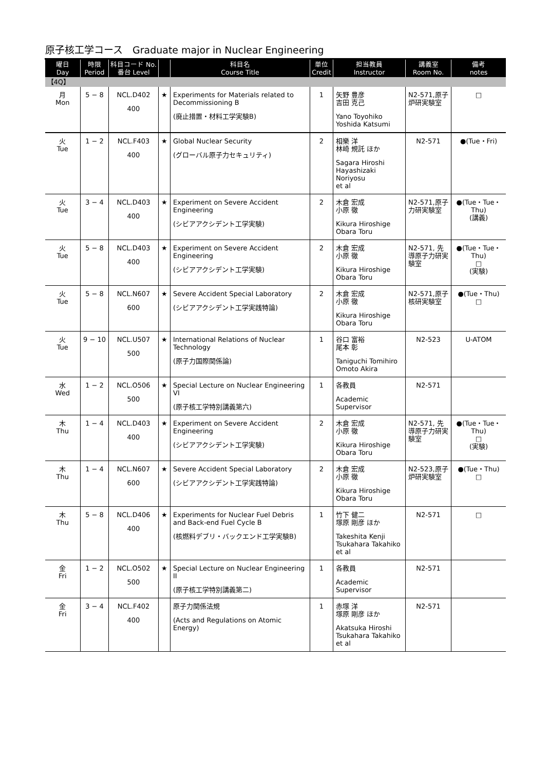原子核工学コース　Graduate major in Nuclear Engineering
| 曜日 Day | 時限 Period | 科目コード No. 番台 Level | | 科目名 Course Title | 単位 Credit | 担当教員 Instructor | 講義室 Room No. | 備考 notes |
| --- | --- | --- | --- | --- | --- | --- | --- | --- |
| 【4Q】 | | | | | | | | |
| 月 Mon | 5 − 8 | NCL.D402 400 | ★ | Experiments for Materials related to Decommissioning B (廃止措置・材料工学実験B) | 1 | 矢野 豊彦 吉田 克己 Yano Toyohiko Yoshida Katsumi | N2-571,原子炉研実験室 | □ |
| 火 Tue | 1 − 2 | NCL.F403 400 | ★ | Global Nuclear Security (グローバル原子力セキュリティ) | 2 | 相樂 洋 林崎 規託 ほか Sagara Hiroshi Hayashizaki Noriyosu et al | N2-571 | ●(Tue・Fri) |
| 火 Tue | 3 − 4 | NCL.D403 400 | ★ | Experiment on Severe Accident Engineering (シビアアクシデント工学実験) | 2 | 木倉 宏成 小原 徹 Kikura Hiroshige Obara Toru | N2-571,原子力研実験室 | ●(Tue・Tue・Thu) (講義) |
| 火 Tue | 5 − 8 | NCL.D403 400 | ★ | Experiment on Severe Accident Engineering (シビアアクシデント工学実験) | 2 | 木倉 宏成 小原 徹 Kikura Hiroshige Obara Toru | N2-571, 先導原子力研実験室 | ●(Tue・Tue・Thu) □ (実験) |
| 火 Tue | 5 − 8 | NCL.N607 600 | ★ | Severe Accident Special Laboratory (シビアアクシデント工学実践特論) | 2 | 木倉 宏成 小原 徹 Kikura Hiroshige Obara Toru | N2-571,原子核研実験室 | ●(Tue・Thu) □ |
| 火 Tue | 9 − 10 | NCL.U507 500 | ★ | International Relations of Nuclear Technology (原子力国際関係論) | 1 | 谷口 富裕 尾本 彰 Taniguchi Tomihiro Omoto Akira | N2-523 | U-ATOM |
| 水 Wed | 1 − 2 | NCL.O506 500 | ★ | Special Lecture on Nuclear Engineering VI (原子核工学特別講義第六) | 1 | 各教員 Academic Supervisor | N2-571 | |
| 木 Thu | 1 − 4 | NCL.D403 400 | ★ | Experiment on Severe Accident Engineering (シビアアクシデント工学実験) | 2 | 木倉 宏成 小原 徹 Kikura Hiroshige Obara Toru | N2-571, 先導原子力研実験室 | ●(Tue・Tue・Thu) □ (実験) |
| 木 Thu | 1 − 4 | NCL.N607 600 | ★ | Severe Accident Special Laboratory (シビアアクシデント工学実践特論) | 2 | 木倉 宏成 小原 徹 Kikura Hiroshige Obara Toru | N2-523,原子炉研実験室 | ●(Tue・Thu) □ |
| 木 Thu | 5 − 8 | NCL.D406 400 | ★ | Experiments for Nuclear Fuel Debris and Back-end Fuel Cycle B (核燃料デブリ・バックエンド工学実験B) | 1 | 竹下 健二 塚原 剛彦 ほか Takeshita Kenji Tsukahara Takahiko et al | N2-571 | □ |
| 金 Fri | 1 − 2 | NCL.O502 500 | ★ | Special Lecture on Nuclear Engineering II (原子核工学特別講義第二) | 1 | 各教員 Academic Supervisor | N2-571 | |
| 金 Fri | 3 − 4 | NCL.F402 400 | | 原子力関係法規 (Acts and Regulations on Atomic Energy) | 1 | 赤塚 洋 塚原 剛彦 ほか Akatsuka Hiroshi Tsukahara Takahiko et al | N2-571 | |